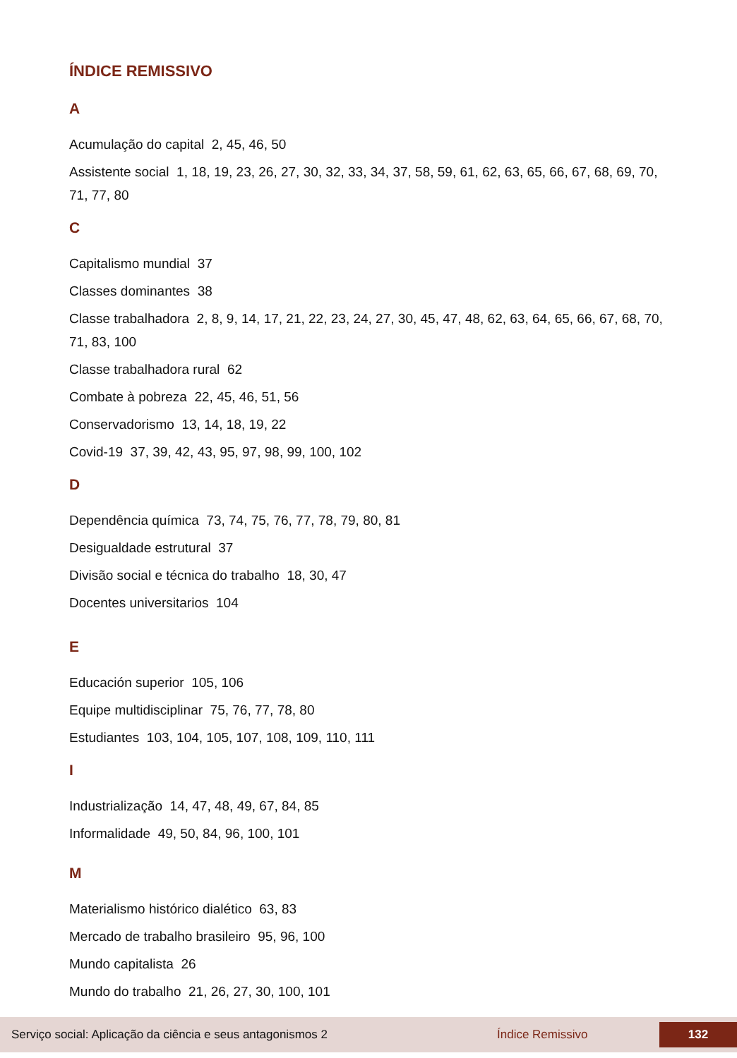ÍNDICE REMISSIVO
A
Acumulação do capital 2, 45, 46, 50
Assistente social 1, 18, 19, 23, 26, 27, 30, 32, 33, 34, 37, 58, 59, 61, 62, 63, 65, 66, 67, 68, 69, 70, 71, 77, 80
C
Capitalismo mundial 37
Classes dominantes 38
Classe trabalhadora 2, 8, 9, 14, 17, 21, 22, 23, 24, 27, 30, 45, 47, 48, 62, 63, 64, 65, 66, 67, 68, 70, 71, 83, 100
Classe trabalhadora rural 62
Combate à pobreza 22, 45, 46, 51, 56
Conservadorismo 13, 14, 18, 19, 22
Covid-19 37, 39, 42, 43, 95, 97, 98, 99, 100, 102
D
Dependência química 73, 74, 75, 76, 77, 78, 79, 80, 81
Desigualdade estrutural 37
Divisão social e técnica do trabalho 18, 30, 47
Docentes universitarios 104
E
Educación superior 105, 106
Equipe multidisciplinar 75, 76, 77, 78, 80
Estudiantes 103, 104, 105, 107, 108, 109, 110, 111
I
Industrialização 14, 47, 48, 49, 67, 84, 85
Informalidade 49, 50, 84, 96, 100, 101
M
Materialismo histórico dialético 63, 83
Mercado de trabalho brasileiro 95, 96, 100
Mundo capitalista 26
Mundo do trabalho 21, 26, 27, 30, 100, 101
Serviço social: Aplicação da ciência e seus antagonismos 2 Índice Remissivo 132